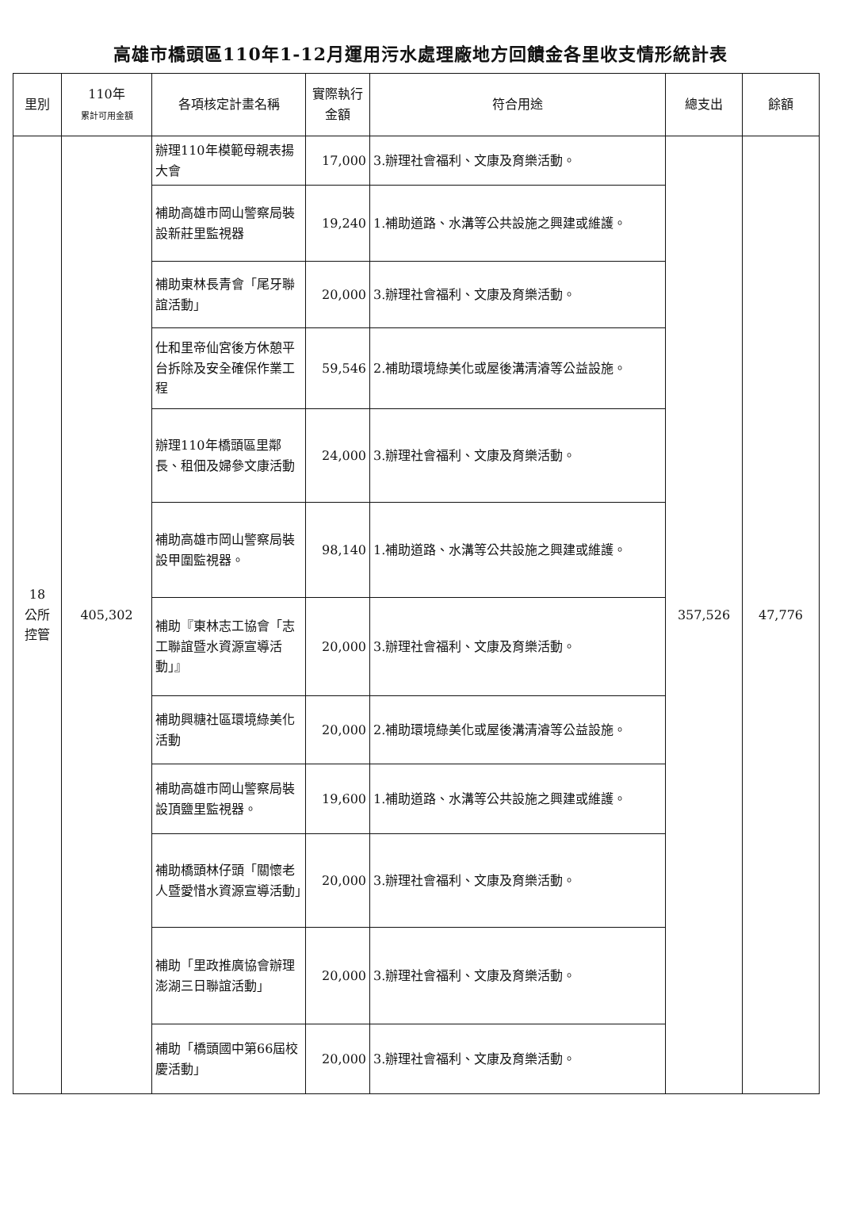高雄市橋頭區110年1-12月運用污水處理廠地方回饋金各里收支情形統計表
| 里別 | 110年 累計可用金額 | 各項核定計畫名稱 | 實際執行金額 | 符合用途 | 總支出 | 餘額 |
| --- | --- | --- | --- | --- | --- | --- |
| 18 公所 控管 | 405,302 | 辦理110年模範母親表揚大會 | 17,000 | 3.辦理社會福利、文康及育樂活動。 | 357,526 | 47,776 |
| | | 補助高雄市岡山警察局裝設新莊里監視器 | 19,240 | 1.補助道路、水溝等公共設施之興建或維護。 | | |
| | | 補助東林長青會「尾牙聯誼活動」 | 20,000 | 3.辦理社會福利、文康及育樂活動。 | | |
| | | 仕和里帝仙宮後方休憩平台拆除及安全確保作業工程 | 59,546 | 2.補助環境綠美化或屋後溝清濬等公益設施。 | | |
| | | 辦理110年橋頭區里鄰長、租佃及婦參文康活動 | 24,000 | 3.辦理社會福利、文康及育樂活動。 | | |
| | | 補助高雄市岡山警察局裝設甲圍監視器。 | 98,140 | 1.補助道路、水溝等公共設施之興建或維護。 | | |
| | | 補助『東林志工協會「志工聯誼暨水資源宣導活動」』 | 20,000 | 3.辦理社會福利、文康及育樂活動。 | | |
| | | 補助興糖社區環境綠美化活動 | 20,000 | 2.補助環境綠美化或屋後溝清濬等公益設施。 | | |
| | | 補助高雄市岡山警察局裝設頂鹽里監視器。 | 19,600 | 1.補助道路、水溝等公共設施之興建或維護。 | | |
| | | 補助橋頭林仔頭「關懷老人暨愛惜水資源宣導活動」 | 20,000 | 3.辦理社會福利、文康及育樂活動。 | | |
| | | 補助「里政推廣協會辦理澎湖三日聯誼活動」 | 20,000 | 3.辦理社會福利、文康及育樂活動。 | | |
| | | 補助「橋頭國中第66屆校慶活動」 | 20,000 | 3.辦理社會福利、文康及育樂活動。 | | |